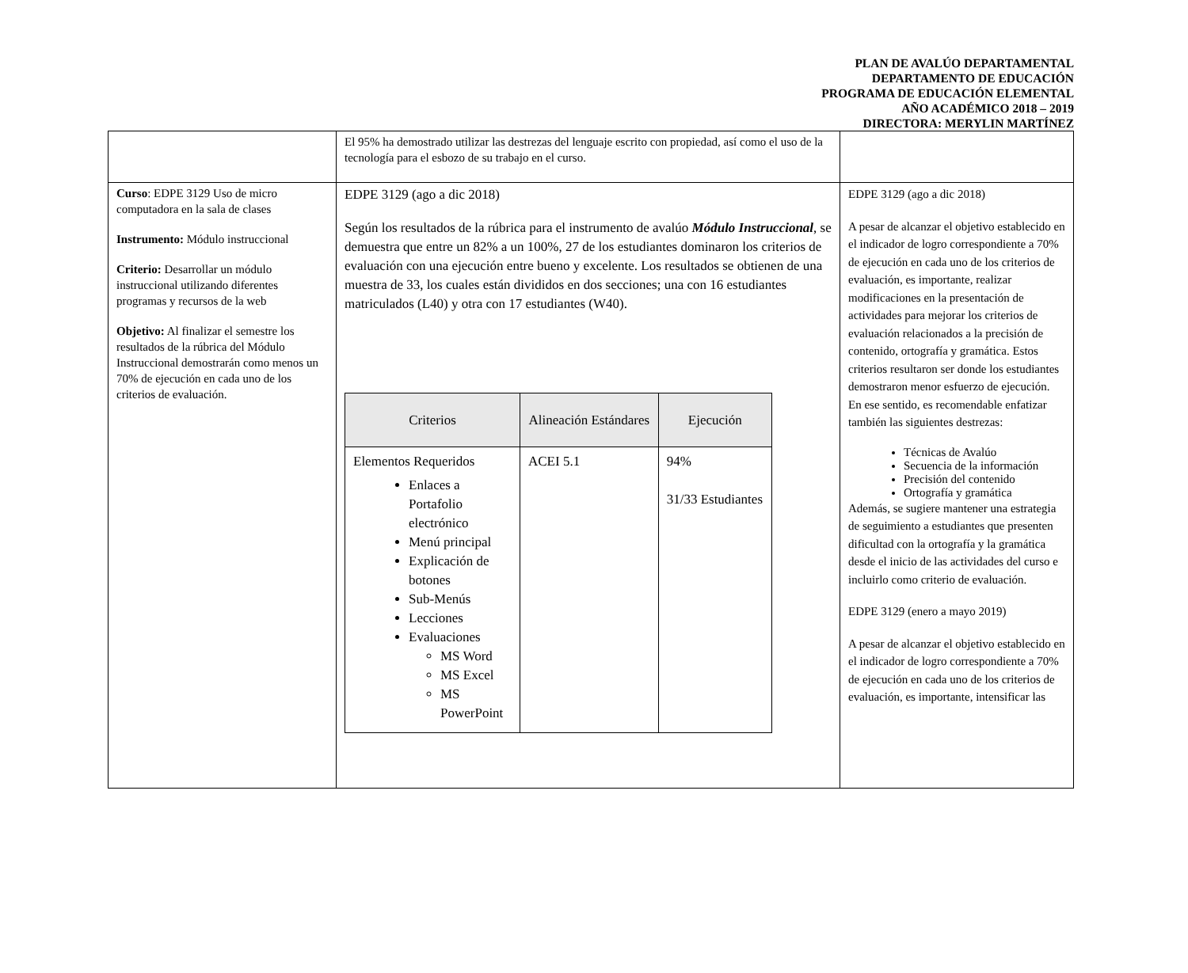PLAN DE AVALÚO DEPARTAMENTAL
DEPARTAMENTO DE EDUCACIÓN
PROGRAMA DE EDUCACIÓN ELEMENTAL
AÑO ACADÉMICO 2018 – 2019
DIRECTORA: MERYLIN MARTÍNEZ
| | El 95% ha demostrado utilizar las destrezas del lenguaje escrito con propiedad, así como el uso de la tecnología para el esbozo de su trabajo en el curso. | |
| Curso : EDPE 3129 Uso de micro computadora en la sala de clases Instrumento: Módulo instruccional Criterio: Desarrollar un módulo instruccional utilizando diferentes programas y recursos de la web Objetivo: Al finalizar el semestre los resultados de la rúbrica del Módulo Instruccional demostrarán como menos un 70% de ejecución en cada uno de los criterios de evaluación. | EDPE 3129 (ago a dic 2018) Según los resultados de la rúbrica para el instrumento de avalúo Módulo Instruccional , se demuestra que entre un 82% a un 100%, 27 de los estudiantes dominaron los criterios de evaluación con una ejecución entre bueno y excelente. Los resultados se obtienen de una muestra de 33, los cuales están divididos en dos secciones; una con 16 estudiantes matriculados (L40) y otra con 17 estudiantes (W40). / Criterios / Alineación Estándares / Ejecución / / --- / --- / --- / / Elementos Requeridos Enlaces a Portafolio electrónico Menú principal Explicación de botones Sub-Menús Lecciones Evaluaciones MS Word MS Excel MS PowerPoint / ACEI 5.1 / 94% 31/33 Estudiantes / | EDPE 3129 (ago a dic 2018) A pesar de alcanzar el objetivo establecido en el indicador de logro correspondiente a 70% de ejecución en cada uno de los criterios de evaluación, es importante, realizar modificaciones en la presentación de actividades para mejorar los criterios de evaluación relacionados a la precisión de contenido, ortografía y gramática. Estos criterios resultaron ser donde los estudiantes demostraron menor esfuerzo de ejecución. En ese sentido, es recomendable enfatizar también las siguientes destrezas: Técnicas de Avalúo Secuencia de la información Precisión del contenido Ortografía y gramática Además, se sugiere mantener una estrategia de seguimiento a estudiantes que presenten dificultad con la ortografía y la gramática desde el inicio de las actividades del curso e incluirlo como criterio de evaluación. EDPE 3129 (enero a mayo 2019) A pesar de alcanzar el objetivo establecido en el indicador de logro correspondiente a 70% de ejecución en cada uno de los criterios de evaluación, es importante, intensificar las |